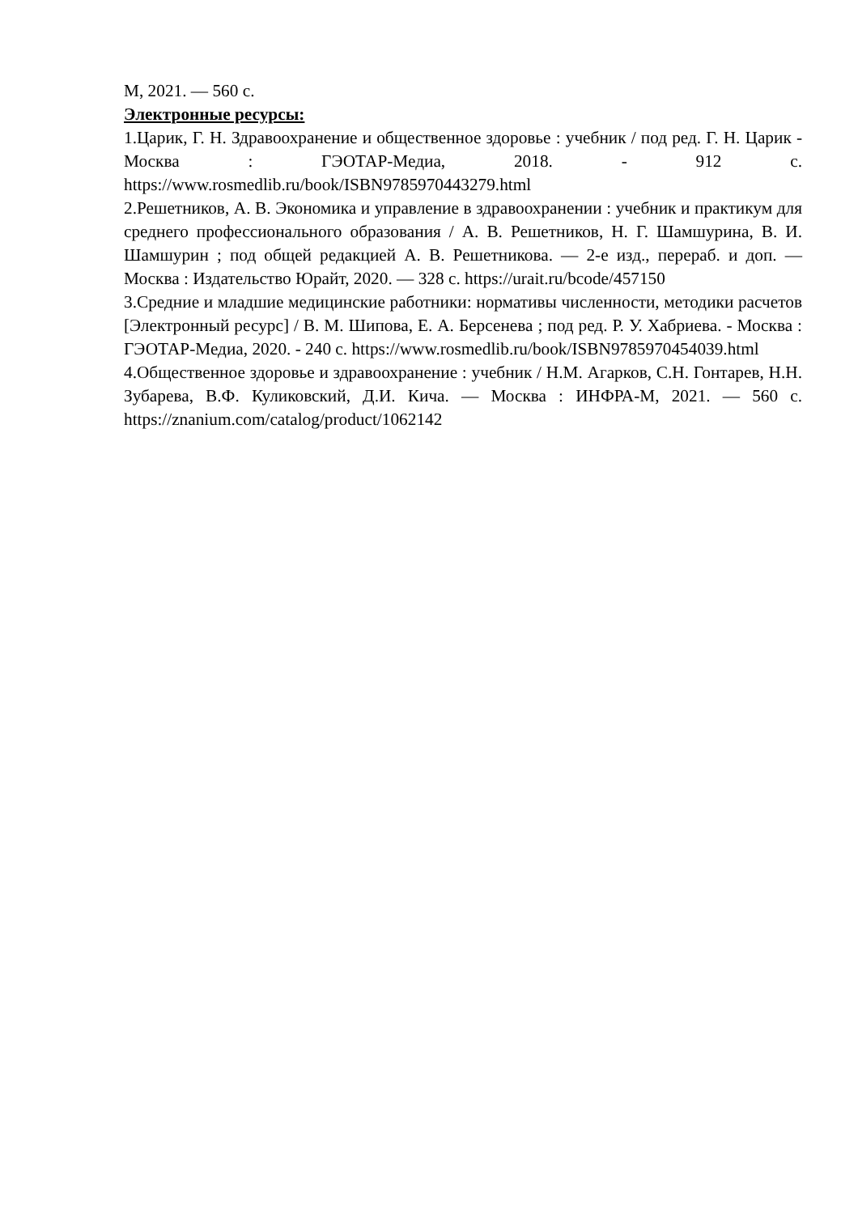М, 2021. — 560 с.
Электронные ресурсы:
1.Царик, Г. Н. Здравоохранение и общественное здоровье : учебник / под ред. Г. Н. Царик - Москва : ГЭОТАР-Медиа, 2018. - 912 с. https://www.rosmedlib.ru/book/ISBN9785970443279.html
2.Решетников, А. В. Экономика и управление в здравоохранении : учебник и практикум для среднего профессионального образования / А. В. Решетников, Н. Г. Шамшурина, В. И. Шамшурин ; под общей редакцией А. В. Решетникова. — 2-е изд., перераб. и доп. — Москва : Издательство Юрайт, 2020. — 328 с. https://urait.ru/bcode/457150
3.Средние и младшие медицинские работники: нормативы численности, методики расчетов [Электронный ресурс] / В. М. Шипова, Е. А. Берсенева ; под ред. Р. У. Хабриева. - Москва : ГЭОТАР-Медиа, 2020. - 240 с. https://www.rosmedlib.ru/book/ISBN9785970454039.html
4.Общественное здоровье и здравоохранение : учебник / Н.М. Агарков, С.Н. Гонтарев, Н.Н. Зубарева, В.Ф. Куликовский, Д.И. Кича. — Москва : ИНФРА-М, 2021. — 560 с. https://znanium.com/catalog/product/1062142